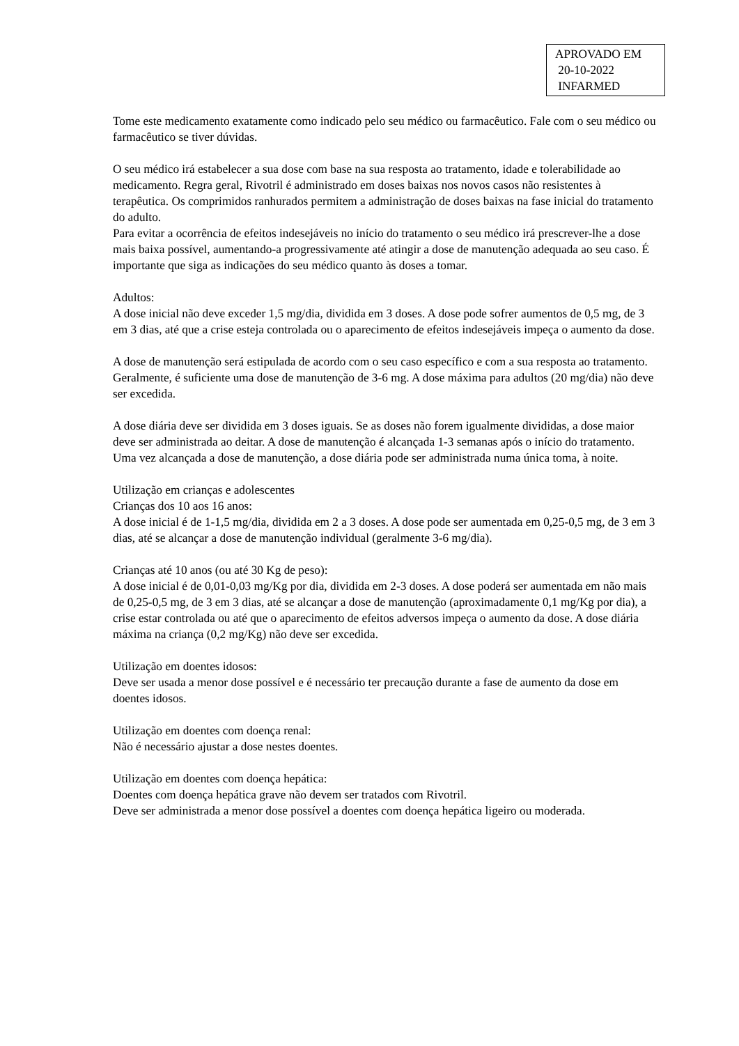APROVADO EM
20-10-2022
INFARMED
Tome este medicamento exatamente como indicado pelo seu médico ou farmacêutico. Fale com o seu médico ou farmacêutico se tiver dúvidas.
O seu médico irá estabelecer a sua dose com base na sua resposta ao tratamento, idade e tolerabilidade ao medicamento. Regra geral, Rivotril é administrado em doses baixas nos novos casos não resistentes à terapêutica. Os comprimidos ranhurados permitem a administração de doses baixas na fase inicial do tratamento do adulto.
Para evitar a ocorrência de efeitos indesejáveis no início do tratamento o seu médico irá prescrever-lhe a dose mais baixa possível, aumentando-a progressivamente até atingir a dose de manutenção adequada ao seu caso. É importante que siga as indicações do seu médico quanto às doses a tomar.
Adultos:
A dose inicial não deve exceder 1,5 mg/dia, dividida em 3 doses. A dose pode sofrer aumentos de 0,5 mg, de 3 em 3 dias, até que a crise esteja controlada ou o aparecimento de efeitos indesejáveis impeça o aumento da dose.
A dose de manutenção será estipulada de acordo com o seu caso específico e com a sua resposta ao tratamento. Geralmente, é suficiente uma dose de manutenção de 3-6 mg. A dose máxima para adultos (20 mg/dia) não deve ser excedida.
A dose diária deve ser dividida em 3 doses iguais. Se as doses não forem igualmente divididas, a dose maior deve ser administrada ao deitar. A dose de manutenção é alcançada 1-3 semanas após o início do tratamento. Uma vez alcançada a dose de manutenção, a dose diária pode ser administrada numa única toma, à noite.
Utilização em crianças e adolescentes
Crianças dos 10 aos 16 anos:
A dose inicial é de 1-1,5 mg/dia, dividida em 2 a 3 doses. A dose pode ser aumentada em 0,25-0,5 mg, de 3 em 3 dias, até se alcançar a dose de manutenção individual (geralmente 3-6 mg/dia).
Crianças até 10 anos (ou até 30 Kg de peso):
A dose inicial é de 0,01-0,03 mg/Kg por dia, dividida em 2-3 doses. A dose poderá ser aumentada em não mais de 0,25-0,5 mg, de 3 em 3 dias, até se alcançar a dose de manutenção (aproximadamente 0,1 mg/Kg por dia), a crise estar controlada ou até que o aparecimento de efeitos adversos impeça o aumento da dose. A dose diária máxima na criança (0,2 mg/Kg) não deve ser excedida.
Utilização em doentes idosos:
Deve ser usada a menor dose possível e é necessário ter precaução durante a fase de aumento da dose em doentes idosos.
Utilização em doentes com doença renal:
Não é necessário ajustar a dose nestes doentes.
Utilização em doentes com doença hepática:
Doentes com doença hepática grave não devem ser tratados com Rivotril.
Deve ser administrada a menor dose possível a doentes com doença hepática ligeiro ou moderada.